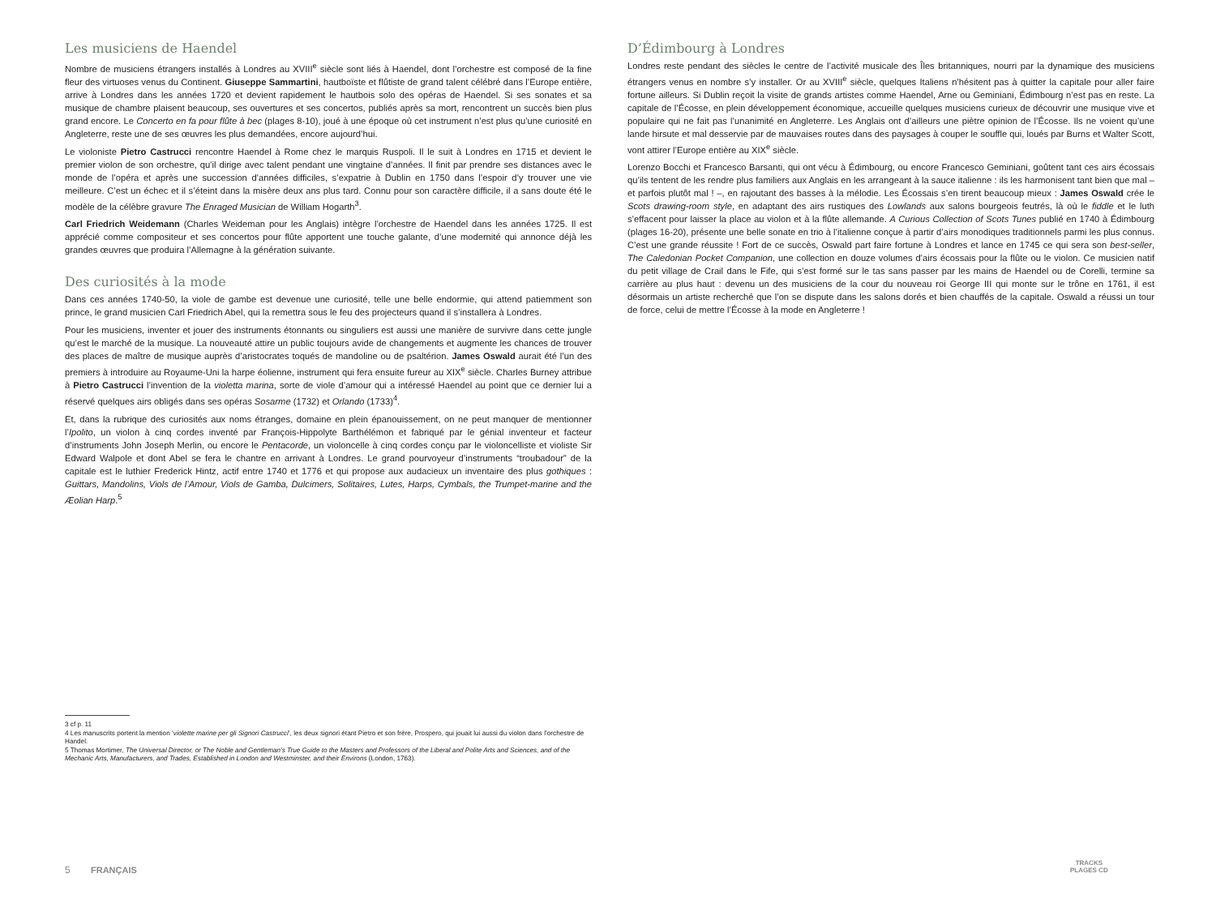Les musiciens de Haendel
Nombre de musiciens étrangers installés à Londres au XVIII<sup>e</sup> siècle sont liés à Haendel, dont l’orchestre est composé de la fine fleur des virtuoses venus du Continent. Giuseppe Sammartini, hautboïste et flûtiste de grand talent célébré dans l’Europe entière, arrive à Londres dans les années 1720 et devient rapidement le hautbois solo des opéras de Haendel. Si ses sonates et sa musique de chambre plaisent beaucoup, ses ouvertures et ses concertos, publiés après sa mort, rencontrent un succès bien plus grand encore. Le Concerto en fa pour flûte à bec (plages 8-10), joué à une époque où cet instrument n’est plus qu’une curiosité en Angleterre, reste une de ses œuvres les plus demandées, encore aujourd’hui.
Le violoniste Pietro Castrucci rencontre Haendel à Rome chez le marquis Ruspoli. Il le suit à Londres en 1715 et devient le premier violon de son orchestre, qu’il dirige avec talent pendant une vingtaine d’années. Il finit par prendre ses distances avec le monde de l’opéra et après une succession d’années difficiles, s’expatrie à Dublin en 1750 dans l’espoir d’y trouver une vie meilleure. C’est un échec et il s’éteint dans la misère deux ans plus tard. Connu pour son caractère difficile, il a sans doute été le modèle de la célèbre gravure The Enraged Musician de William Hogarth<sup>3</sup>.
Carl Friedrich Weidemann (Charles Weideman pour les Anglais) intègre l’orchestre de Haendel dans les années 1725. Il est apprécié comme compositeur et ses concertos pour flûte apportent une touche galante, d’une modernité qui annonce déjà les grandes œuvres que produira l’Allemagne à la génération suivante.
Des curiosités à la mode
Dans ces années 1740-50, la viole de gambe est devenue une curiosité, telle une belle endormie, qui attend patiemment son prince, le grand musicien Carl Friedrich Abel, qui la remettra sous le feu des projecteurs quand il s’installera à Londres.
Pour les musiciens, inventer et jouer des instruments étonnants ou singuliers est aussi une manière de survivre dans cette jungle qu’est le marché de la musique. La nouveauté attire un public toujours avide de changements et augmente les chances de trouver des places de maître de musique auprès d’aristocrates toqués de mandoline ou de psaltérion. James Oswald aurait été l’un des premiers à introduire au Royaume-Uni la harpe éolienne, instrument qui fera ensuite fureur au XIX<sup>e</sup> siècle. Charles Burney attribue à Pietro Castrucci l’invention de la violetta marina, sorte de viole d’amour qui a intéressé Haendel au point que ce dernier lui a réservé quelques airs obligés dans ses opéras Sosarme (1732) et Orlando (1733)<sup>4</sup>.
Et, dans la rubrique des curiosités aux noms étranges, domaine en plein épanouissement, on ne peut manquer de mentionner l’Ipolito, un violon à cinq cordes inventé par François-Hippolyte Barthélémon et fabriqué par le génial inventeur et facteur d’instruments John Joseph Merlin, ou encore le Pentacorde, un violoncelle à cinq cordes conçu par le violoncelliste et violiste Sir Edward Walpole et dont Abel se fera le chantre en arrivant à Londres. Le grand pourvoyeur d’instruments “troubadour” de la capitale est le luthier Frederick Hintz, actif entre 1740 et 1776 et qui propose aux audacieux un inventaire des plus gothiques : Guittars, Mandolins, Viols de l’Amour, Viols de Gamba, Dulcimers, Solitaires, Lutes, Harps, Cymbals, the Trumpet-marine and the Æolian Harp.<sup>5</sup>
D’Édimbourg à Londres
Londres reste pendant des siècles le centre de l’activité musicale des Îles britanniques, nourri par la dynamique des musiciens étrangers venus en nombre s’y installer. Or au XVIII<sup>e</sup> siècle, quelques Italiens n’hésitent pas à quitter la capitale pour aller faire fortune ailleurs. Si Dublin reçoit la visite de grands artistes comme Haendel, Arne ou Geminiani, Édimbourg n’est pas en reste. La capitale de l’Écosse, en plein développement économique, accueille quelques musiciens curieux de découvrir une musique vive et populaire qui ne fait pas l’unanimité en Angleterre. Les Anglais ont d’ailleurs une piètre opinion de l’Écosse. Ils ne voient qu’une lande hirsute et mal desservie par de mauvaises routes dans des paysages à couper le souffle qui, loués par Burns et Walter Scott, vont attirer l’Europe entière au XIX<sup>e</sup> siècle.
Lorenzo Bocchi et Francesco Barsanti, qui ont vécu à Édimbourg, ou encore Francesco Geminiani, goûtent tant ces airs écossais qu’ils tentent de les rendre plus familiers aux Anglais en les arrangeant à la sauce italienne : ils les harmonisent tant bien que mal – et parfois plutôt mal ! –, en rajoutant des basses à la mélodie. Les Écossais s’en tirent beaucoup mieux : James Oswald crée le Scots drawing-room style, en adaptant des airs rustiques des Lowlands aux salons bourgeois feutrés, là où le fiddle et le luth s’effacent pour laisser la place au violon et à la flûte allemande. A Curious Collection of Scots Tunes publié en 1740 à Édimbourg (plages 16-20), présente une belle sonate en trio à l’italienne conçue à partir d’airs monodiques traditionnels parmi les plus connus. C’est une grande réussite ! Fort de ce succès, Oswald part faire fortune à Londres et lance en 1745 ce qui sera son best-seller, The Caledonian Pocket Companion, une collection en douze volumes d’airs écossais pour la flûte ou le violon. Ce musicien natif du petit village de Crail dans le Fife, qui s’est formé sur le tas sans passer par les mains de Haendel ou de Corelli, termine sa carrière au plus haut : devenu un des musiciens de la cour du nouveau roi George III qui monte sur le trône en 1761, il est désormais un artiste recherché que l’on se dispute dans les salons dorés et bien chauffés de la capitale. Oswald a réussi un tour de force, celui de mettre l’Écosse à la mode en Angleterre !
3 cf p. 11
4 Les manuscrits portent la mention ‘violette marine per gli Signori Castrucci’, les deux signori étant Pietro et son frère, Prospero, qui jouait lui aussi du violon dans l’orchestre de Handel.
5 Thomas Mortimer, The Universal Director, or The Noble and Gentleman’s True Guide to the Masters and Professors of the Liberal and Polite Arts and Sciences, and of the Mechanic Arts, Manufacturers, and Trades, Established in London and Westminster, and their Environs (London, 1763).
5 FRANÇAIS
TRACKS
PLAGES CD